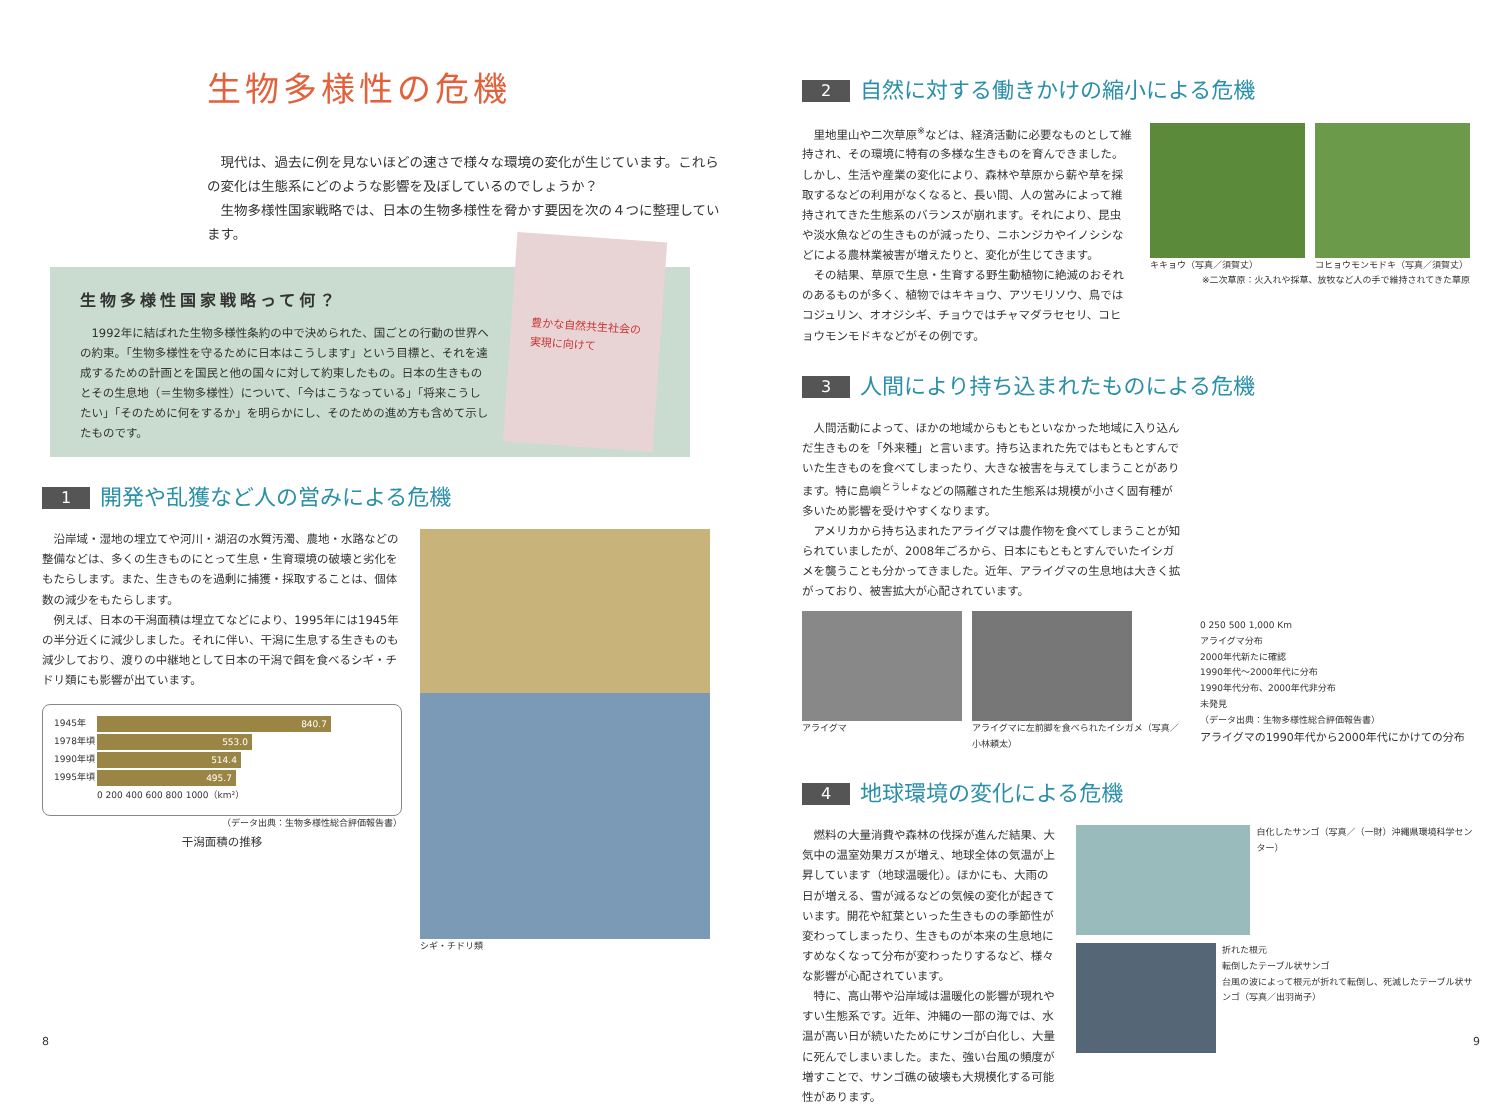生物多様性の危機
　現代は、過去に例を見ないほどの速さで様々な環境の変化が生じています。これらの変化は生態系にどのような影響を及ぼしているのでしょうか？
　生物多様性国家戦略では、日本の生物多様性を脅かす要因を次の４つに整理しています。
生物多様性国家戦略って何？
　1992年に結ばれた生物多様性条約の中で決められた、国ごとの行動の世界への約束。「生物多様性を守るために日本はこうします」という目標と、それを達成するための計画とを国民と他の国々に対して約束したもの。日本の生きものとその生息地（＝生物多様性）について、「今はこうなっている」「将来こうしたい」「そのために何をするか」を明らかにし、そのための進め方も含めて示したものです。
豊かな自然共生社会の実現に向けて
1
開発や乱獲など人の営みによる危機
　沿岸域・湿地の埋立てや河川・湖沼の水質汚濁、農地・水路などの整備などは、多くの生きものにとって生息・生育環境の破壊と劣化をもたらします。また、生きものを過剰に捕獲・採取することは、個体数の減少をもたらします。
　例えば、日本の干潟面積は埋立てなどにより、1995年には1945年の半分近くに減少しました。それに伴い、干潟に生息する生きものも減少しており、渡りの中継地として日本の干潟で餌を食べるシギ・チドリ類にも影響が出ています。
| 1945年 | 840.7 |
| 1978年頃 | 553.0 |
| 1990年頃 | 514.4 |
| 1995年頃 | 495.7 |
| | 0 200 400 600 800 1000（km²） |
（データ出典：生物多様性総合評価報告書）
干潟面積の推移
シギ・チドリ類
8
2
自然に対する働きかけの縮小による危機
　里地里山や二次草原<sup>※</sup>などは、経済活動に必要なものとして維持され、その環境に特有の多様な生きものを育んできました。しかし、生活や産業の変化により、森林や草原から薪や草を採取するなどの利用がなくなると、長い間、人の営みによって維持されてきた生態系のバランスが崩れます。それにより、昆虫や淡水魚などの生きものが減ったり、ニホンジカやイノシシなどによる農林業被害が増えたりと、変化が生じてきます。
　その結果、草原で生息・生育する野生動植物に絶滅のおそれのあるものが多く、植物ではキキョウ、アツモリソウ、鳥ではコジュリン、オオジシギ、チョウではチャマダラセセリ、コヒョウモンモドキなどがその例です。
キキョウ（写真／須賀丈） コヒョウモンモドキ（写真／須賀丈）
※二次草原：火入れや採草、放牧など人の手で維持されてきた草原
3
人間により持ち込まれたものによる危機
　人間活動によって、ほかの地域からもともといなかった地域に入り込んだ生きものを「外来種」と言います。持ち込まれた先ではもともとすんでいた生きものを食べてしまったり、大きな被害を与えてしまうことがあります。特に島嶼<sup>とうしょ</sup>などの隔離された生態系は規模が小さく固有種が多いため影響を受けやすくなります。
　アメリカから持ち込まれたアライグマは農作物を食べてしまうことが知られていましたが、2008年ごろから、日本にもともとすんでいたイシガメを襲うことも分かってきました。近年、アライグマの生息地は大きく拡がっており、被害拡大が心配されています。
アライグマ アライグマに左前脚を食べられたイシガメ（写真／小林頼太）
0 250 500 1,000 Km
アライグマ分布
2000年代新たに確認
1990年代～2000年代に分布
1990年代分布、2000年代非分布
未発見
（データ出典：生物多様性総合評価報告書）
アライグマの1990年代から2000年代にかけての分布
4
地球環境の変化による危機
　燃料の大量消費や森林の伐採が進んだ結果、大気中の温室効果ガスが増え、地球全体の気温が上昇しています（地球温暖化）。ほかにも、大雨の日が増える、雪が減るなどの気候の変化が起きています。開花や紅葉といった生きものの季節性が変わってしまったり、生きものが本来の生息地にすめなくなって分布が変わったりするなど、様々な影響が心配されています。
　特に、高山帯や沿岸域は温暖化の影響が現れやすい生態系です。近年、沖縄の一部の海では、水温が高い日が続いたためにサンゴが白化し、大量に死んでしまいました。また、強い台風の頻度が増すことで、サンゴ礁の破壊も大規模化する可能性があります。
白化したサンゴ（写真／（一財）沖縄県環境科学センター）
折れた根元
転倒したテーブル状サンゴ
台風の波によって根元が折れて転倒し、死滅したテーブル状サンゴ（写真／出羽尚子）
9